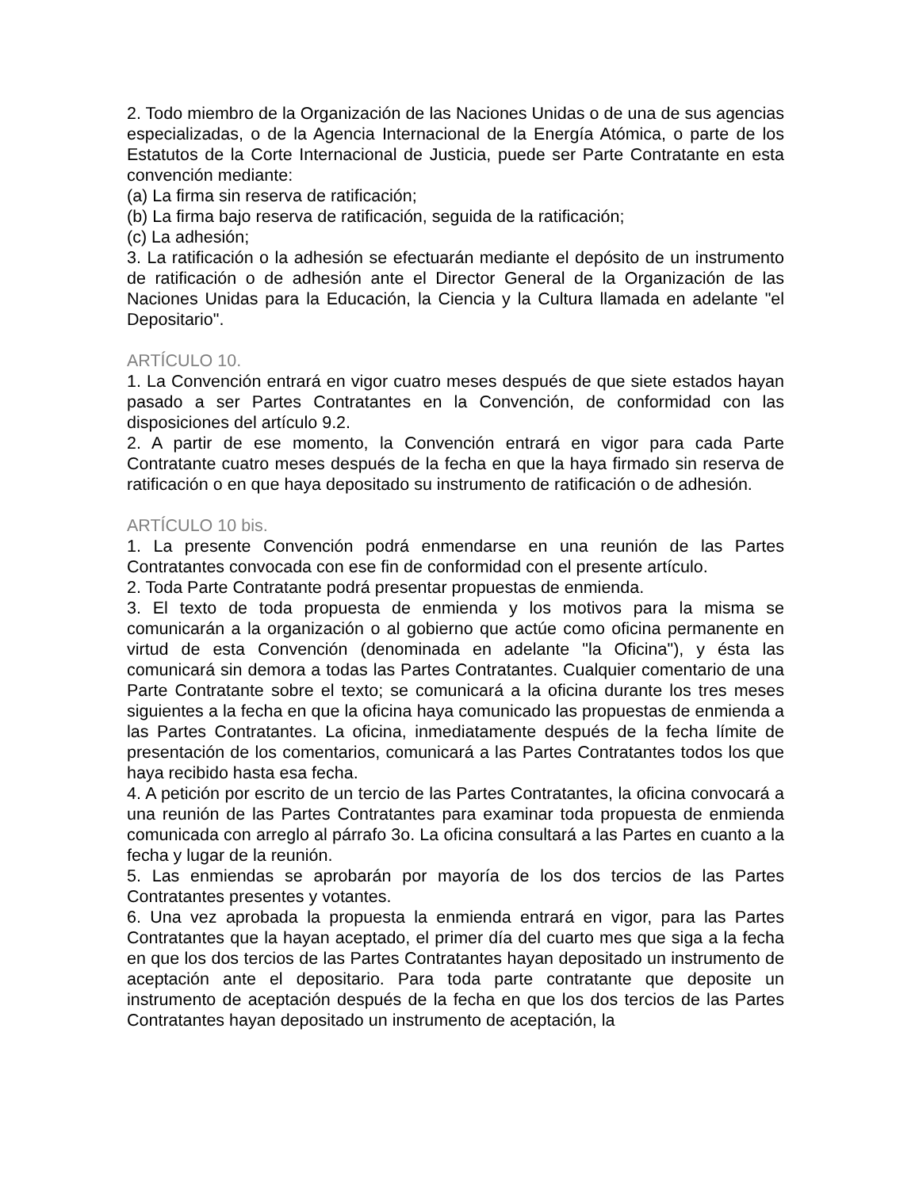2. Todo miembro de la Organización de las Naciones Unidas o de una de sus agencias especializadas, o de la Agencia Internacional de la Energía Atómica, o parte de los Estatutos de la Corte Internacional de Justicia, puede ser Parte Contratante en esta convención mediante:
(a) La firma sin reserva de ratificación;
(b) La firma bajo reserva de ratificación, seguida de la ratificación;
(c) La adhesión;
3. La ratificación o la adhesión se efectuarán mediante el depósito de un instrumento de ratificación o de adhesión ante el Director General de la Organización de las Naciones Unidas para la Educación, la Ciencia y la Cultura llamada en adelante "el Depositario".
ARTÍCULO 10.
1. La Convención entrará en vigor cuatro meses después de que siete estados hayan pasado a ser Partes Contratantes en la Convención, de conformidad con las disposiciones del artículo 9.2.
2. A partir de ese momento, la Convención entrará en vigor para cada Parte Contratante cuatro meses después de la fecha en que la haya firmado sin reserva de ratificación o en que haya depositado su instrumento de ratificación o de adhesión.
ARTÍCULO 10 bis.
1. La presente Convención podrá enmendarse en una reunión de las Partes Contratantes convocada con ese fin de conformidad con el presente artículo.
2. Toda Parte Contratante podrá presentar propuestas de enmienda.
3. El texto de toda propuesta de enmienda y los motivos para la misma se comunicarán a la organización o al gobierno que actúe como oficina permanente en virtud de esta Convención (denominada en adelante "la Oficina"), y ésta las comunicará sin demora a todas las Partes Contratantes. Cualquier comentario de una Parte Contratante sobre el texto; se comunicará a la oficina durante los tres meses siguientes a la fecha en que la oficina haya comunicado las propuestas de enmienda a las Partes Contratantes. La oficina, inmediatamente después de la fecha límite de presentación de los comentarios, comunicará a las Partes Contratantes todos los que haya recibido hasta esa fecha.
4. A petición por escrito de un tercio de las Partes Contratantes, la oficina convocará a una reunión de las Partes Contratantes para examinar toda propuesta de enmienda comunicada con arreglo al párrafo 3o. La oficina consultará a las Partes en cuanto a la fecha y lugar de la reunión.
5. Las enmiendas se aprobarán por mayoría de los dos tercios de las Partes Contratantes presentes y votantes.
6. Una vez aprobada la propuesta la enmienda entrará en vigor, para las Partes Contratantes que la hayan aceptado, el primer día del cuarto mes que siga a la fecha en que los dos tercios de las Partes Contratantes hayan depositado un instrumento de aceptación ante el depositario. Para toda parte contratante que deposite un instrumento de aceptación después de la fecha en que los dos tercios de las Partes Contratantes hayan depositado un instrumento de aceptación, la